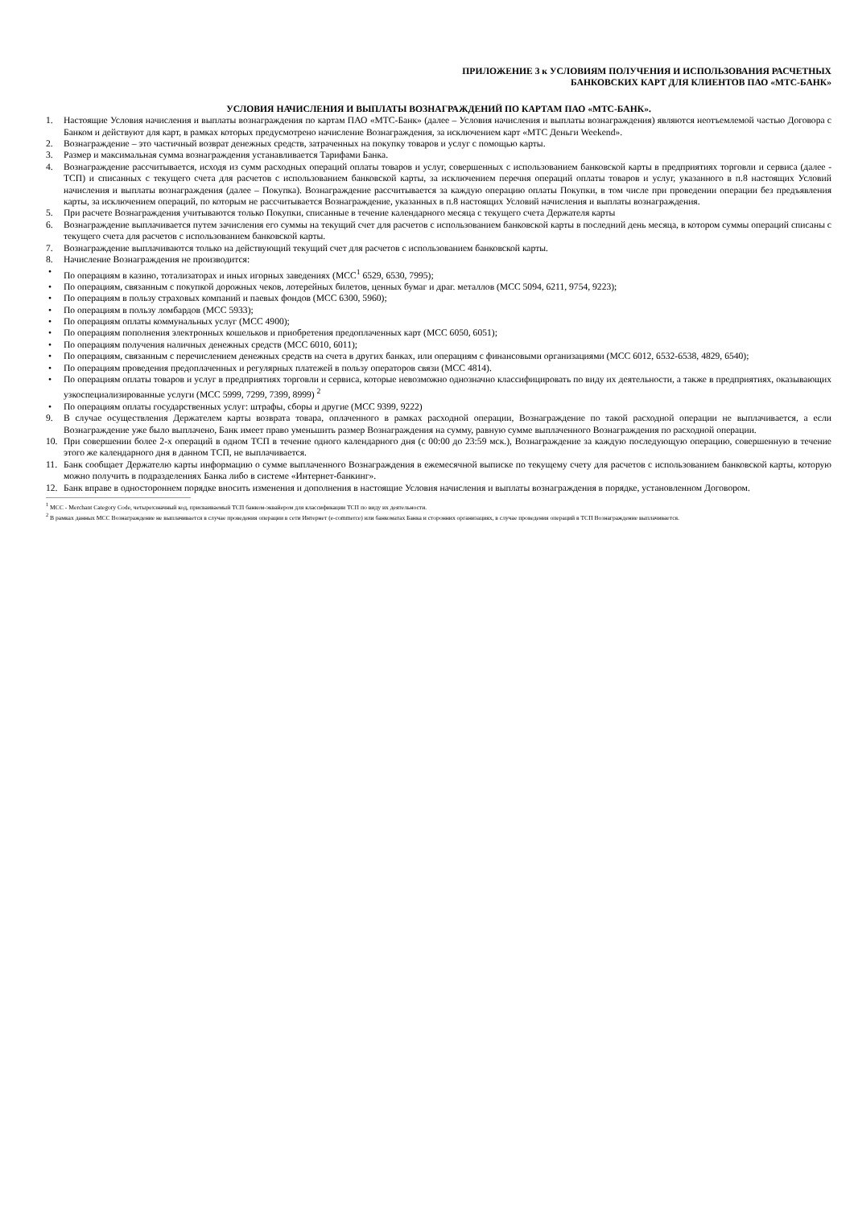ПРИЛОЖЕНИЕ 3 к УСЛОВИЯМ ПОЛУЧЕНИЯ И ИСПОЛЬЗОВАНИЯ РАСЧЕТНЫХ
БАНКОВСКИХ КАРТ ДЛЯ КЛИЕНТОВ ПАО «МТС-БАНК»
УСЛОВИЯ НАЧИСЛЕНИЯ И ВЫПЛАТЫ ВОЗНАГРАЖДЕНИЙ ПО КАРТАМ ПАО «МТС-БАНК».
1. Настоящие Условия начисления и выплаты вознаграждения по картам ПАО «МТС-Банк» (далее – Условия начисления и выплаты вознаграждения) являются неотъемлемой частью Договора с Банком и действуют для карт, в рамках которых предусмотрено начисление Вознаграждения, за исключением карт «МТС Деньги Weekend».
2. Вознаграждение – это частичный возврат денежных средств, затраченных на покупку товаров и услуг с помощью карты.
3. Размер и максимальная сумма вознаграждения устанавливается Тарифами Банка.
4. Вознаграждение рассчитывается, исходя из сумм расходных операций оплаты товаров и услуг, совершенных с использованием банковской карты в предприятиях торговли и сервиса (далее - ТСП) и списанных с текущего счета для расчетов с использованием банковской карты, за исключением перечня операций оплаты товаров и услуг, указанного в п.8 настоящих Условий начисления и выплаты вознаграждения (далее – Покупка). Вознаграждение рассчитывается за каждую операцию оплаты Покупки, в том числе при проведении операции без предъявления карты, за исключением операций, по которым не рассчитывается Вознаграждение, указанных в п.8 настоящих Условий начисления и выплаты вознаграждения.
5. При расчете Вознаграждения учитываются только Покупки, списанные в течение календарного месяца с текущего счета Держателя карты
6. Вознаграждение выплачивается путем зачисления его суммы на текущий счет для расчетов с использованием банковской карты в последний день месяца, в котором суммы операций списаны с текущего счета для расчетов с использованием банковской карты.
7. Вознаграждение выплачиваются только на действующий текущий счет для расчетов с использованием банковской карты.
8. Начисление Вознаграждения не производится:
• По операциям в казино, тотализаторах и иных игорных заведениях (МСС<sup>1</sup> 6529, 6530, 7995);
• По операциям, связанным с покупкой дорожных чеков, лотерейных билетов, ценных бумаг и драг. металлов (МСС 5094, 6211, 9754, 9223);
• По операциям в пользу страховых компаний и паевых фондов (МСС 6300, 5960);
• По операциям в пользу ломбардов (МСС 5933);
• По операциям оплаты коммунальных услуг (МСС 4900);
• По операциям пополнения электронных кошельков и приобретения предоплаченных карт (МСС 6050, 6051);
• По операциям получения наличных денежных средств (МСС 6010, 6011);
• По операциям, связанным с перечислением денежных средств на счета в других банках, или операциям с финансовыми организациями (МСС 6012, 6532-6538, 4829, 6540);
• По операциям проведения предоплаченных и регулярных платежей в пользу операторов связи (МСС 4814).
• По операциям оплаты товаров и услуг в предприятиях торговли и сервиса, которые невозможно однозначно классифицировать по виду их деятельности, а также в предприятиях, оказывающих узкоспециализированные услуги (МСС 5999, 7299, 7399, 8999) <sup>2</sup>
• По операциям оплаты государственных услуг: штрафы, сборы и другие (МСС 9399, 9222)
9. В случае осуществления Держателем карты возврата товара, оплаченного в рамках расходной операции, Вознаграждение по такой расходной операции не выплачивается, а если Вознаграждение уже было выплачено, Банк имеет право уменьшить размер Вознаграждения на сумму, равную сумме выплаченного Вознаграждения по расходной операции.
10. При совершении более 2-х операций в одном ТСП в течение одного календарного дня (с 00:00 до 23:59 мск.), Вознаграждение за каждую последующую операцию, совершенную в течение этого же календарного дня в данном ТСП, не выплачивается.
11. Банк сообщает Держателю карты информацию о сумме выплаченного Вознаграждения в ежемесячной выписке по текущему счету для расчетов с использованием банковской карты, которую можно получить в подразделениях Банка либо в системе «Интернет-банкинг».
12. Банк вправе в одностороннем порядке вносить изменения и дополнения в настоящие Условия начисления и выплаты вознаграждения в порядке, установленном Договором.
<sup>1</sup> MCC - Merchant Category Code, четырехзначный код, присваиваемый ТСП банком-эквайером для классификации ТСП по виду их деятельности.
<sup>2</sup> В рамках данных МСС Вознаграждение не выплачивается в случае проведения операции в сети Интернет (e-commerce) или банкоматах Банка и сторонних организациях, в случае проведения операций в ТСП Вознаграждение выплачивается.